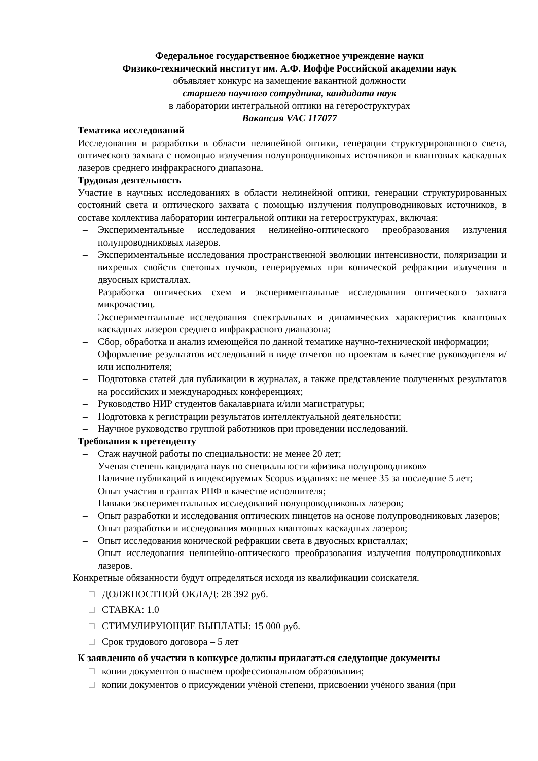Федеральное государственное бюджетное учреждение науки
Физико-технический институт им. А.Ф. Иоффе Российской академии наук
объявляет конкурс на замещение вакантной должности
старшего научного сотрудника, кандидата наук
в лаборатории интегральной оптики на гетероструктурах
Вакансия VAC 117077
Тематика исследований
Исследования и разработки в области нелинейной оптики, генерации структурированного света, оптического захвата с помощью излучения полупроводниковых источников и квантовых каскадных лазеров среднего инфракрасного диапазона.
Трудовая деятельность
Участие в научных исследованиях в области нелинейной оптики, генерации структурированных состояний света и оптического захвата с помощью излучения полупроводниковых источников, в составе коллектива лаборатории интегральной оптики на гетероструктурах, включая:
– Экспериментальные исследования нелинейно-оптического преобразования излучения полупроводниковых лазеров.
– Экспериментальные исследования пространственной эволюции интенсивности, поляризации и вихревых свойств световых пучков, генерируемых при конической рефракции излучения в двуосных кристаллах.
– Разработка оптических схем и экспериментальные исследования оптического захвата микрочастиц.
– Экспериментальные исследования спектральных и динамических характеристик квантовых каскадных лазеров среднего инфракрасного диапазона;
– Сбор, обработка и анализ имеющейся по данной тематике научно-технической информации;
– Оформление результатов исследований в виде отчетов по проектам в качестве руководителя и/или исполнителя;
– Подготовка статей для публикации в журналах, а также представление полученных результатов на российских и международных конференциях;
– Руководство НИР студентов бакалавриата и/или магистратуры;
– Подготовка к регистрации результатов интеллектуальной деятельности;
– Научное руководство группой работников при проведении исследований.
Требования к претенденту
– Стаж научной работы по специальности: не менее 20 лет;
– Ученая степень кандидата наук по специальности «физика полупроводников»
– Наличие публикаций в индексируемых Scopus изданиях: не менее 35 за последние 5 лет;
– Опыт участия в грантах РНФ в качестве исполнителя;
– Навыки экспериментальных исследований полупроводниковых лазеров;
– Опыт разработки и исследования оптических пинцетов на основе полупроводниковых лазеров;
– Опыт разработки и исследования мощных квантовых каскадных лазеров;
– Опыт исследования конической рефракции света в двуосных кристаллах;
– Опыт исследования нелинейно-оптического преобразования излучения полупроводниковых лазеров.
Конкретные обязанности будут определяться исходя из квалификации соискателя.
□ ДОЛЖНОСТНОЙ ОКЛАД: 28 392 руб.
□ СТАВКА: 1.0
□ СТИМУЛИРУЮЩИЕ ВЫПЛАТЫ: 15 000 руб.
□ Срок трудового договора – 5 лет
К заявлению об участии в конкурсе должны прилагаться следующие документы
□ копии документов о высшем профессиональном образовании;
□ копии документов о присуждении учёной степени, присвоении учёного звания (при